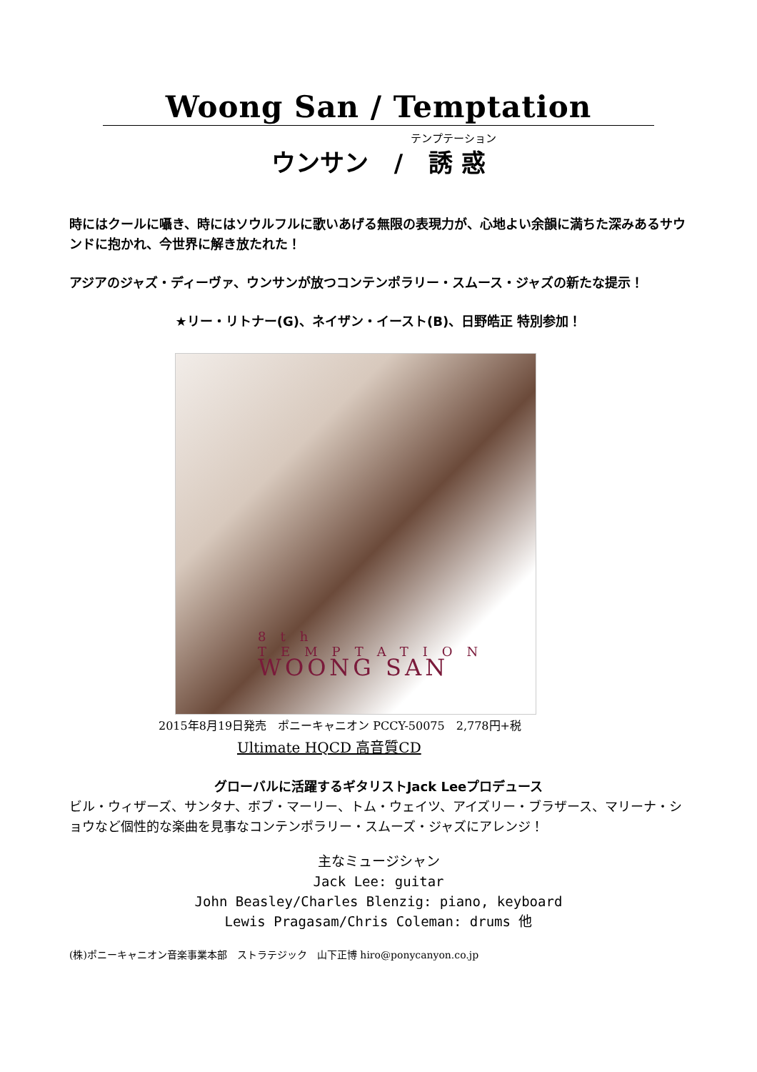Woong San / Temptation
テンプテーション
ウンサン / 誘 惑
時にはクールに囁き、時にはソウルフルに歌いあげる無限の表現力が、心地よい余韻に満ちた深みあるサウンドに抱かれ、今世界に解き放たれた！
アジアのジャズ・ディーヴァ、ウンサンが放つコンテンポラリー・スムース・ジャズの新たな提示！
★リー・リトナー(G)、ネイザン・イースト(B)、日野皓正 特別参加！
8th
TEMPTATION
WOONG SAN
2015年8月19日発売　ポニーキャニオン PCCY-50075　2,778円+税
Ultimate HQCD 高音質CD
グローバルに活躍するギタリストJack Leeプロデュース
ビル・ウィザーズ、サンタナ、ボブ・マーリー、トム・ウェイツ、アイズリー・ブラザース、マリーナ・ショウなど個性的な楽曲を見事なコンテンポラリー・スムーズ・ジャズにアレンジ！
主なミュージシャン
Jack Lee: guitar
John Beasley/Charles Blenzig: piano, keyboard
Lewis Pragasam/Chris Coleman: drums 他
(株)ポニーキャニオン音楽事業本部　ストラテジック　山下正博 hiro@ponycanyon.co.jp